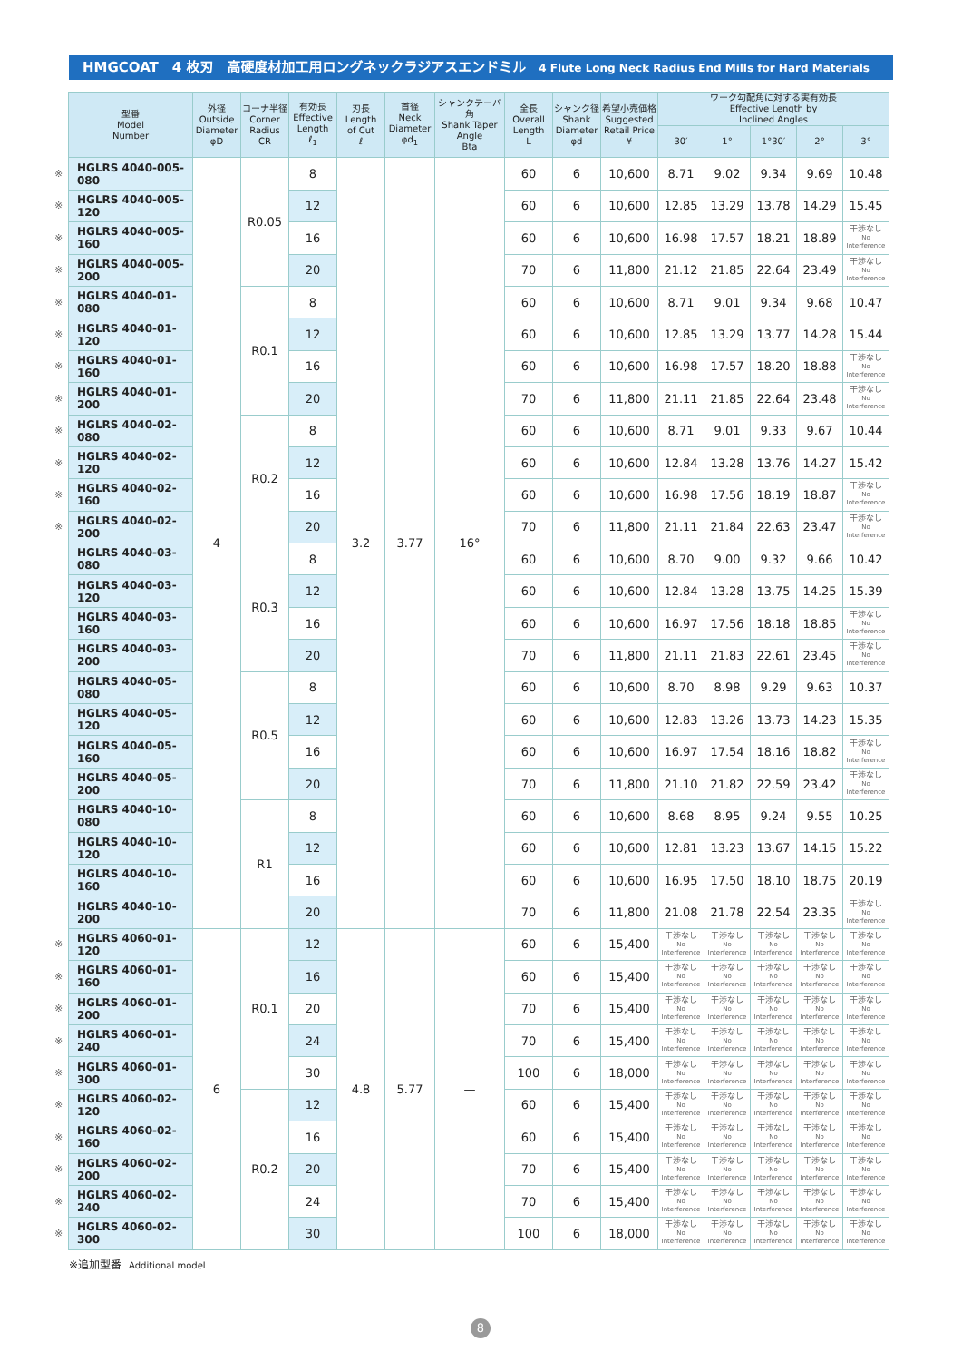HMGCOAT　4 枚刃　高硬度材加工用ロングネックラジアスエンドミル 4 Flute Long Neck Radius End Mills for Hard Materials
| | 型番 Model Number | 外径 Outside Diameter φD | コーナ半径 Corner Radius CR | 有効長 Effective Length ℓ<sub>1</sub> | 刃長 Length of Cut ℓ | 首径 Neck Diameter φd<sub>1</sub> | シャンクテーパ角 Shank Taper Angle Bta | 全長 Overall Length L | シャンク径 Shank Diameter φd | 希望小売価格 Suggested Retail Price ¥ | ワーク勾配角に対する実有効長 Effective Length by Inclined Angles | | | | |
| --- | --- | --- | --- | --- | --- | --- | --- | --- | --- | --- | --- | --- | --- | --- | --- |
| | | | | | | | | | | | 30′ | 1° | 1°30′ | 2° | 3° |
| ※ | HGLRS 4040-005-080 | 4 | R0.05 | 8 | 3.2 | 3.77 | 16° | 60 | 6 | 10,600 | 8.71 | 9.02 | 9.34 | 9.69 | 10.48 |
| ※ | HGLRS 4040-005-120 | | | 12 | | | | 60 | 6 | 10,600 | 12.85 | 13.29 | 13.78 | 14.29 | 15.45 |
| ※ | HGLRS 4040-005-160 | | | 16 | | | | 60 | 6 | 10,600 | 16.98 | 17.57 | 18.21 | 18.89 | 干渉なし No Interference |
| ※ | HGLRS 4040-005-200 | | | 20 | | | | 70 | 6 | 11,800 | 21.12 | 21.85 | 22.64 | 23.49 | 干渉なし No Interference |
| ※ | HGLRS 4040-01-080 | | R0.1 | 8 | | | | 60 | 6 | 10,600 | 8.71 | 9.01 | 9.34 | 9.68 | 10.47 |
| ※ | HGLRS 4040-01-120 | | | 12 | | | | 60 | 6 | 10,600 | 12.85 | 13.29 | 13.77 | 14.28 | 15.44 |
| ※ | HGLRS 4040-01-160 | | | 16 | | | | 60 | 6 | 10,600 | 16.98 | 17.57 | 18.20 | 18.88 | 干渉なし No Interference |
| ※ | HGLRS 4040-01-200 | | | 20 | | | | 70 | 6 | 11,800 | 21.11 | 21.85 | 22.64 | 23.48 | 干渉なし No Interference |
| ※ | HGLRS 4040-02-080 | | R0.2 | 8 | | | | 60 | 6 | 10,600 | 8.71 | 9.01 | 9.33 | 9.67 | 10.44 |
| ※ | HGLRS 4040-02-120 | | | 12 | | | | 60 | 6 | 10,600 | 12.84 | 13.28 | 13.76 | 14.27 | 15.42 |
| ※ | HGLRS 4040-02-160 | | | 16 | | | | 60 | 6 | 10,600 | 16.98 | 17.56 | 18.19 | 18.87 | 干渉なし No Interference |
| ※ | HGLRS 4040-02-200 | | | 20 | | | | 70 | 6 | 11,800 | 21.11 | 21.84 | 22.63 | 23.47 | 干渉なし No Interference |
| | HGLRS 4040-03-080 | | R0.3 | 8 | | | | 60 | 6 | 10,600 | 8.70 | 9.00 | 9.32 | 9.66 | 10.42 |
| | HGLRS 4040-03-120 | | | 12 | | | | 60 | 6 | 10,600 | 12.84 | 13.28 | 13.75 | 14.25 | 15.39 |
| | HGLRS 4040-03-160 | | | 16 | | | | 60 | 6 | 10,600 | 16.97 | 17.56 | 18.18 | 18.85 | 干渉なし No Interference |
| | HGLRS 4040-03-200 | | | 20 | | | | 70 | 6 | 11,800 | 21.11 | 21.83 | 22.61 | 23.45 | 干渉なし No Interference |
| | HGLRS 4040-05-080 | | R0.5 | 8 | | | | 60 | 6 | 10,600 | 8.70 | 8.98 | 9.29 | 9.63 | 10.37 |
| | HGLRS 4040-05-120 | | | 12 | | | | 60 | 6 | 10,600 | 12.83 | 13.26 | 13.73 | 14.23 | 15.35 |
| | HGLRS 4040-05-160 | | | 16 | | | | 60 | 6 | 10,600 | 16.97 | 17.54 | 18.16 | 18.82 | 干渉なし No Interference |
| | HGLRS 4040-05-200 | | | 20 | | | | 70 | 6 | 11,800 | 21.10 | 21.82 | 22.59 | 23.42 | 干渉なし No Interference |
| | HGLRS 4040-10-080 | | R1 | 8 | | | | 60 | 6 | 10,600 | 8.68 | 8.95 | 9.24 | 9.55 | 10.25 |
| | HGLRS 4040-10-120 | | | 12 | | | | 60 | 6 | 10,600 | 12.81 | 13.23 | 13.67 | 14.15 | 15.22 |
| | HGLRS 4040-10-160 | | | 16 | | | | 60 | 6 | 10,600 | 16.95 | 17.50 | 18.10 | 18.75 | 20.19 |
| | HGLRS 4040-10-200 | | | 20 | | | | 70 | 6 | 11,800 | 21.08 | 21.78 | 22.54 | 23.35 | 干渉なし No Interference |
| ※ | HGLRS 4060-01-120 | 6 | R0.1 | 12 | 4.8 | 5.77 | — | 60 | 6 | 15,400 | 干渉なし No Interference | 干渉なし No Interference | 干渉なし No Interference | 干渉なし No Interference | 干渉なし No Interference |
| ※ | HGLRS 4060-01-160 | | | 16 | | | | 60 | 6 | 15,400 | 干渉なし No Interference | 干渉なし No Interference | 干渉なし No Interference | 干渉なし No Interference | 干渉なし No Interference |
| ※ | HGLRS 4060-01-200 | | | 20 | | | | 70 | 6 | 15,400 | 干渉なし No Interference | 干渉なし No Interference | 干渉なし No Interference | 干渉なし No Interference | 干渉なし No Interference |
| ※ | HGLRS 4060-01-240 | | | 24 | | | | 70 | 6 | 15,400 | 干渉なし No Interference | 干渉なし No Interference | 干渉なし No Interference | 干渉なし No Interference | 干渉なし No Interference |
| ※ | HGLRS 4060-01-300 | | | 30 | | | | 100 | 6 | 18,000 | 干渉なし No Interference | 干渉なし No Interference | 干渉なし No Interference | 干渉なし No Interference | 干渉なし No Interference |
| ※ | HGLRS 4060-02-120 | | R0.2 | 12 | | | | 60 | 6 | 15,400 | 干渉なし No Interference | 干渉なし No Interference | 干渉なし No Interference | 干渉なし No Interference | 干渉なし No Interference |
| ※ | HGLRS 4060-02-160 | | | 16 | | | | 60 | 6 | 15,400 | 干渉なし No Interference | 干渉なし No Interference | 干渉なし No Interference | 干渉なし No Interference | 干渉なし No Interference |
| ※ | HGLRS 4060-02-200 | | | 20 | | | | 70 | 6 | 15,400 | 干渉なし No Interference | 干渉なし No Interference | 干渉なし No Interference | 干渉なし No Interference | 干渉なし No Interference |
| ※ | HGLRS 4060-02-240 | | | 24 | | | | 70 | 6 | 15,400 | 干渉なし No Interference | 干渉なし No Interference | 干渉なし No Interference | 干渉なし No Interference | 干渉なし No Interference |
| ※ | HGLRS 4060-02-300 | | | 30 | | | | 100 | 6 | 18,000 | 干渉なし No Interference | 干渉なし No Interference | 干渉なし No Interference | 干渉なし No Interference | 干渉なし No Interference |
※追加型番 Additional model
8